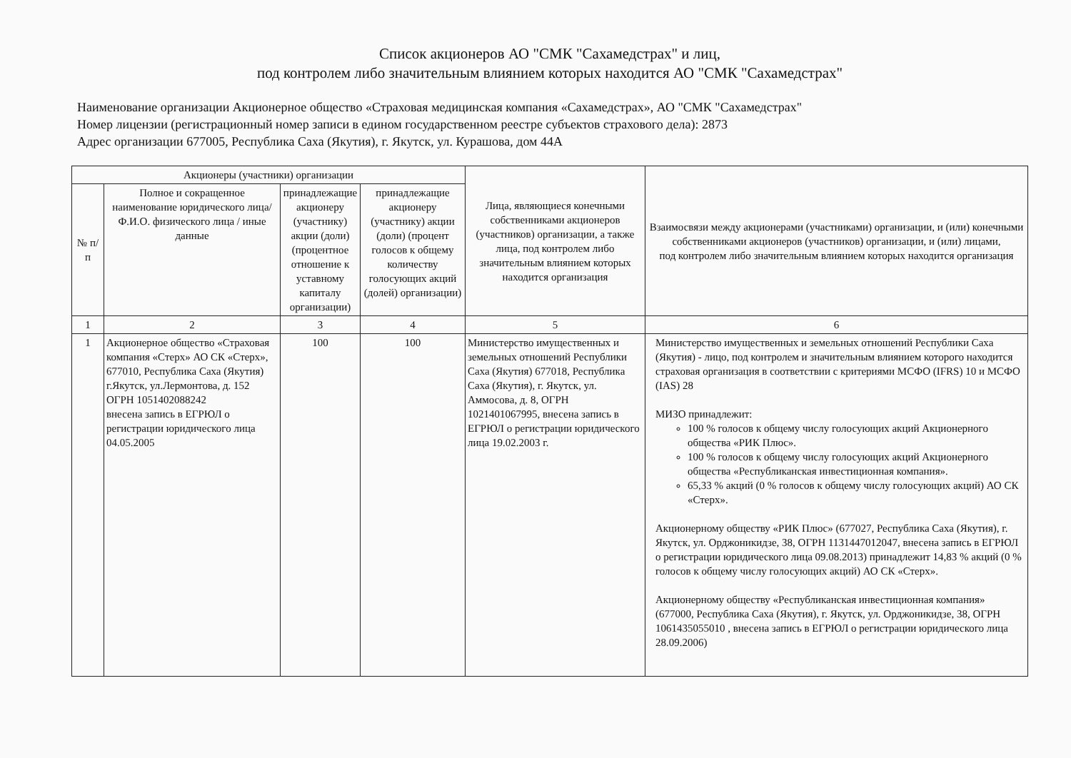Список акционеров АО "СМК "Сахамедстрах" и лиц,
под контролем либо значительным влиянием которых находится АО "СМК "Сахамедстрах"
Наименование организации Акционерное общество «Страховая медицинская компания «Сахамедстрах», АО "СМК "Сахамедстрах"
Номер лицензии (регистрационный номер записи в едином государственном реестре субъектов страхового дела): 2873
Адрес организации 677005, Республика Саха (Якутия), г. Якутск, ул. Курашова, дом 44А
| Акционеры (участники) организации | | | | Лица, являющиеся конечными собственниками акционеров (участников) организации, а также лица, под контролем либо значительным влиянием которых находится организация | Взаимосвязи между акционерами (участниками) организации, и (или) конечными собственниками акционеров (участников) организации, и (или) лицами, под контролем либо значительным влиянием которых находится организация |
| --- | --- | --- | --- | --- | --- |
| № п/п | Полное и сокращенное наименование юридического лица/ Ф.И.О. физического лица / иные данные | принадлежащие акционеру (участнику) акции (доли) (процентное отношение к уставному капиталу организации) | принадлежащие акционеру (участнику) акции (доли) (процент голосов к общему количеству голосующих акций (долей) организации) | | |
| 1 | 2 | 3 | 4 | 5 | 6 |
| 1 | Акционерное общество «Страховая компания «Стерх» АО СК «Стерх», 677010, Республика Саха (Якутия) г.Якутск, ул.Лермонтова, д. 152 ОГРН 1051402088242 внесена запись в ЕГРЮЛ о регистрации юридического лица 04.05.2005 | 100 | 100 | Министерство имущественных и земельных отношений Республики Саха (Якутия) 677018, Республика Саха (Якутия), г. Якутск, ул. Аммосова, д. 8, ОГРН 1021401067995, внесена запись в ЕГРЮЛ о регистрации юридического лица 19.02.2003 г. | Министерство имущественных и земельных отношений Республики Саха (Якутия) - лицо, под контролем и значительным влиянием которого находится страховая организация в соответствии с критериями МСФО (IFRS) 10 и МСФО (IAS) 28 МИЗО принадлежит: 100 % голосов к общему числу голосующих акций Акционерного общества «РИК Плюс». 100 % голосов к общему числу голосующих акций Акционерного общества «Республиканская инвестиционная компания». 65,33 % акций (0 % голосов к общему числу голосующих акций) АО СК «Стерх». Акционерному обществу «РИК Плюс» (677027, Республика Саха (Якутия), г. Якутск, ул. Орджоникидзе, 38, ОГРН 1131447012047, внесена запись в ЕГРЮЛ о регистрации юридического лица 09.08.2013) принадлежит 14,83 % акций (0 % голосов к общему числу голосующих акций) АО СК «Стерх». Акционерному обществу «Республиканская инвестиционная компания» (677000, Республика Саха (Якутия), г. Якутск, ул. Орджоникидзе, 38, ОГРН 1061435055010 , внесена запись в ЕГРЮЛ о регистрации юридического лица 28.09.2006) |